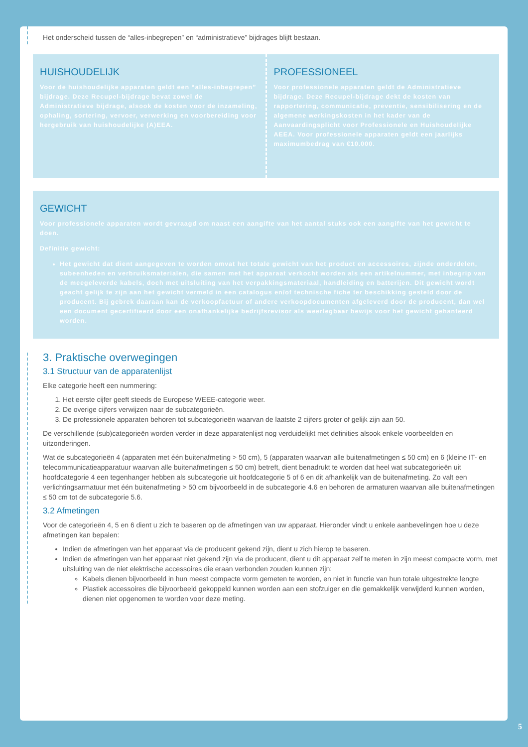Het onderscheid tussen de “alles-inbegrepen” en “administratieve” bijdrages blijft bestaan.
HUISHOUDELIJK
Voor de huishoudelijke apparaten geldt een “alles-inbegrepen” bijdrage. Deze Recupel-bijdrage bevat zowel de Administratieve bijdrage, alsook de kosten voor de inzameling, ophaling, sortering, vervoer, verwerking en voorbereiding voor hergebruik van huishoudelijke (A)EEA.
PROFESSIONEEL
Voor professionele apparaten geldt de Administratieve bijdrage. Deze Recupel-bijdrage dekt de kosten van rapportering, communicatie, preventie, sensibilisering en de algemene werkingskosten in het kader van de Aanvaardingsplicht voor Professionele en Huishoudelijke AEEA. Voor professionele apparaten geldt een jaarlijks maximumbedrag van €10.000.
GEWICHT
Voor professionele apparaten wordt gevraagd om naast een aangifte van het aantal stuks ook een aangifte van het gewicht te doen.
Definitie gewicht:
Het gewicht dat dient aangegeven te worden omvat het totale gewicht van het product en accessoires, zijnde onderdelen, subeenheden en verbruiksmaterialen, die samen met het apparaat verkocht worden als een artikelnummer, met inbegrip van de meegeleverde kabels, doch met uitsluiting van het verpakkingsmateriaal, handleiding en batterijen. Dit gewicht wordt geacht gelijk te zijn aan het gewicht vermeld in een catalogus en/of technische fiche ter beschikking gesteld door de producent. Bij gebrek daaraan kan de verkoopfactuur of andere verkoopdocumenten afgeleverd door de producent, dan wel een document gecertifieerd door een onafhankelijke bedrijfsrevisor als weerlegbaar bewijs voor het gewicht gehanteerd worden.
3. Praktische overwegingen
3.1 Structuur van de apparatenlijst
Elke categorie heeft een nummering:
1. Het eerste cijfer geeft steeds de Europese WEEE-categorie weer.
2. De overige cijfers verwijzen naar de subcategorieën.
3. De professionele apparaten behoren tot subcategorieën waarvan de laatste 2 cijfers groter of gelijk zijn aan 50.
De verschillende (sub)categorieën worden verder in deze apparatenlijst nog verduidelijkt met definities alsook enkele voorbeelden en uitzonderingen.
Wat de subcategorieën 4 (apparaten met één buitenafmeting > 50 cm), 5 (apparaten waarvan alle buitenafmetingen ≤ 50 cm) en 6 (kleine IT- en telecommunicatieapparatuur waarvan alle buitenafmetingen ≤ 50 cm) betreft, dient benadrukt te worden dat heel wat subcategorieën uit hoofdcategorie 4 een tegenhanger hebben als subcategorie uit hoofdcategorie 5 of 6 en dit afhankelijk van de buitenafmeting. Zo valt een verlichtingsarmatuur met één buitenafmeting > 50 cm bijvoorbeeld in de subcategorie 4.6 en behoren de armaturen waarvan alle buitenafmetingen ≤ 50 cm tot de subcategorie 5.6.
3.2 Afmetingen
Voor de categorieën 4, 5 en 6 dient u zich te baseren op de afmetingen van uw apparaat. Hieronder vindt u enkele aanbevelingen hoe u deze afmetingen kan bepalen:
Indien de afmetingen van het apparaat via de producent gekend zijn, dient u zich hierop te baseren.
Indien de afmetingen van het apparaat niet gekend zijn via de producent, dient u dit apparaat zelf te meten in zijn meest compacte vorm, met uitsluiting van de niet elektrische accessoires die eraan verbonden zouden kunnen zijn:
Kabels dienen bijvoorbeeld in hun meest compacte vorm gemeten te worden, en niet in functie van hun totale uitgestrekte lengte
Plastiek accessoires die bijvoorbeeld gekoppeld kunnen worden aan een stofzuiger en die gemakkelijk verwijderd kunnen worden, dienen niet opgenomen te worden voor deze meting.
5